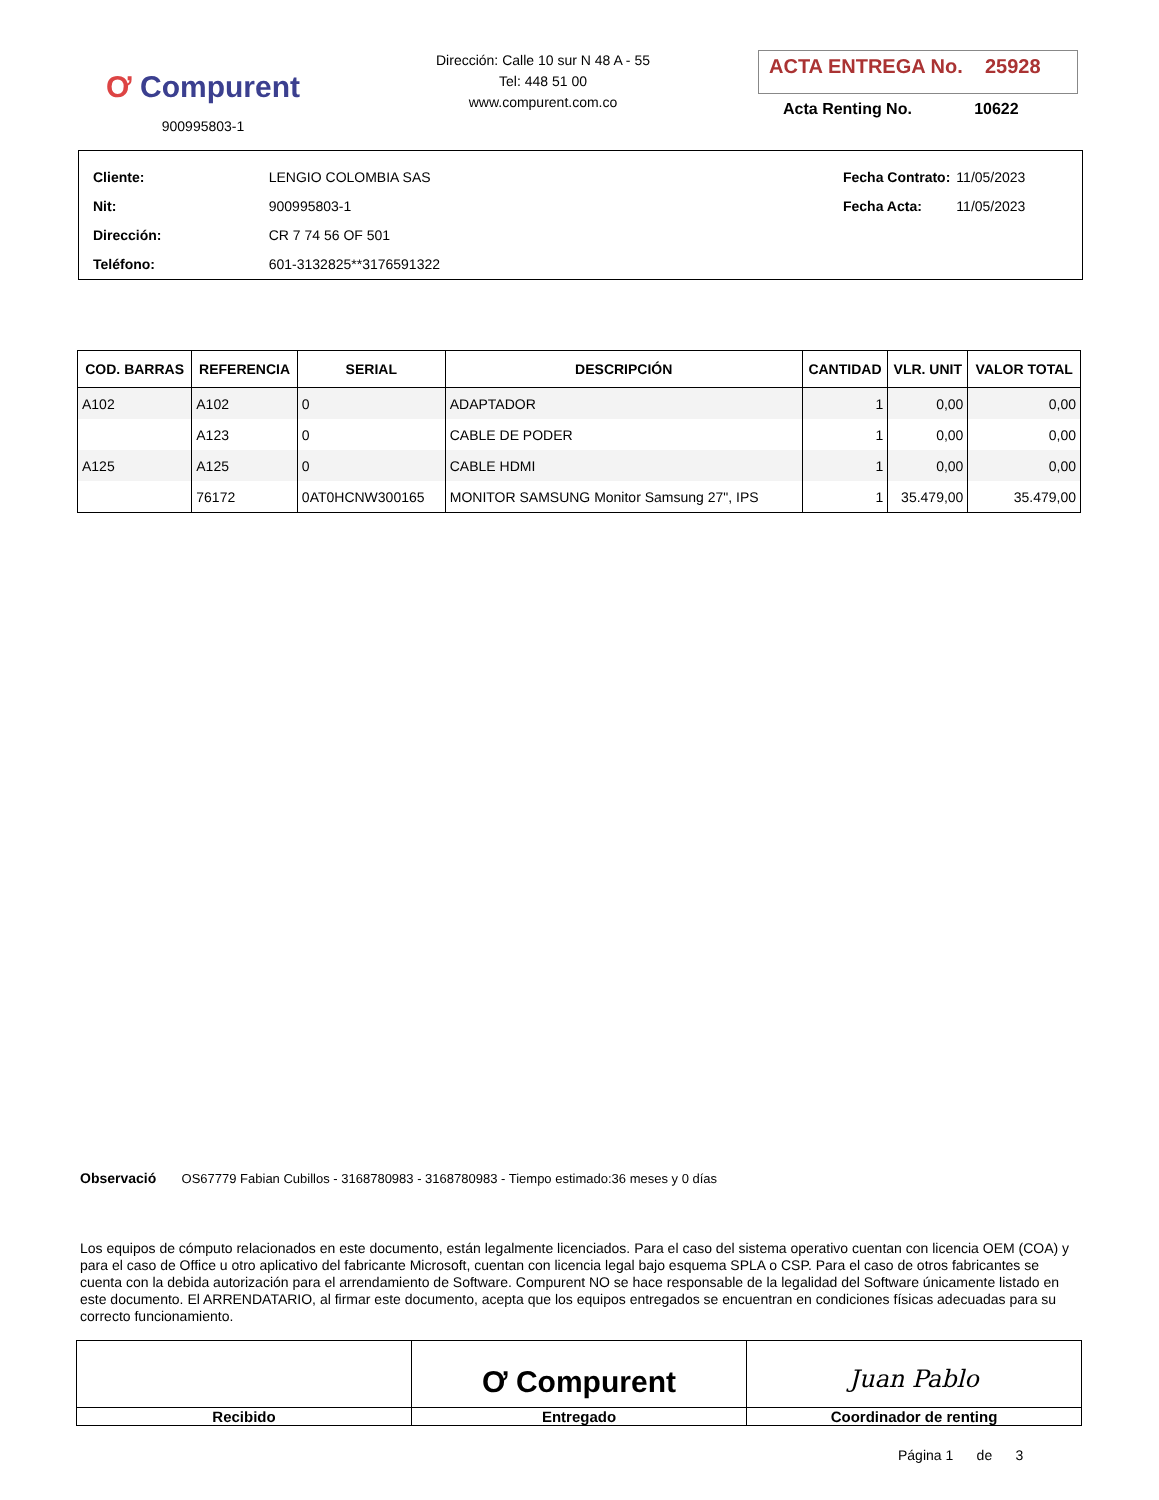Ơ Compurent
900995803-1
Dirección: Calle 10 sur N 48 A - 55
Tel: 448 51 00
www.compurent.com.co
ACTA ENTREGA No. 25928
Acta Renting No. 10622
| Cliente: | LENGIO COLOMBIA SAS |
| Nit: | 900995803-1 |
| Dirección: | CR 7 74 56 OF 501 |
| Teléfono: | 601-3132825**3176591322 |
| Fecha Contrato: | 11/05/2023 |
| Fecha Acta: | 11/05/2023 |
| COD. BARRAS | REFERENCIA | SERIAL | DESCRIPCIÓN | CANTIDAD | VLR. UNIT | VALOR TOTAL |
| --- | --- | --- | --- | --- | --- | --- |
| A102 | A102 | 0 | ADAPTADOR | 1 | 0,00 | 0,00 |
| | A123 | 0 | CABLE DE PODER | 1 | 0,00 | 0,00 |
| A125 | A125 | 0 | CABLE HDMI | 1 | 0,00 | 0,00 |
| | 76172 | 0AT0HCNW300165 | MONITOR SAMSUNG Monitor Samsung 27", IPS | 1 | 35.479,00 | 35.479,00 |
Observació OS67779 Fabian Cubillos - 3168780983 - 3168780983 - Tiempo estimado:36 meses y 0 días
Los equipos de cómputo relacionados en este documento, están legalmente licenciados. Para el caso del sistema operativo cuentan con licencia OEM (COA) y para el caso de Office u otro aplicativo del fabricante Microsoft, cuentan con licencia legal bajo esquema SPLA o CSP. Para el caso de otros fabricantes se cuenta con la debida autorización para el arrendamiento de Software. Compurent NO se hace responsable de la legalidad del Software únicamente listado en este documento. El ARRENDATARIO, al firmar este documento, acepta que los equipos entregados se encuentran en condiciones físicas adecuadas para su correcto funcionamiento.
Recibido
Ơ Compurent
Entregado
Juan Pablo
Coordinador de renting
Página 1 de 3